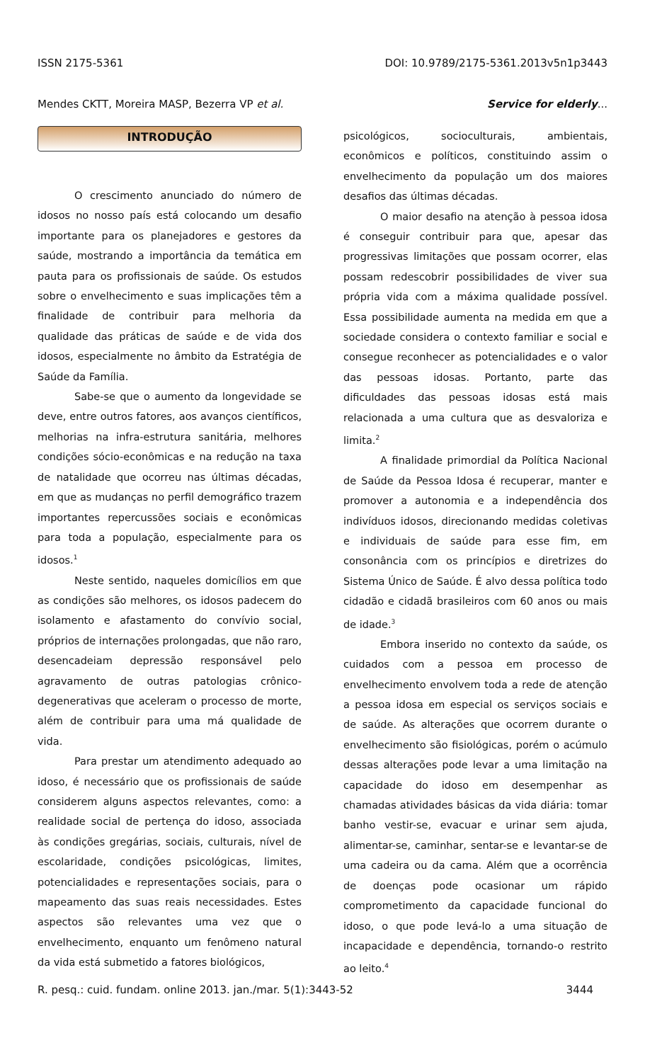ISSN 2175-5361 DOI: 10.9789/2175-5361.2013v5n1p3443
Mendes CKTT, Moreira MASP, Bezerra VP et al. Service for elderly...
INTRODUÇÃO
O crescimento anunciado do número de idosos no nosso país está colocando um desafio importante para os planejadores e gestores da saúde, mostrando a importância da temática em pauta para os profissionais de saúde. Os estudos sobre o envelhecimento e suas implicações têm a finalidade de contribuir para melhoria da qualidade das práticas de saúde e de vida dos idosos, especialmente no âmbito da Estratégia de Saúde da Família.
Sabe-se que o aumento da longevidade se deve, entre outros fatores, aos avanços científicos, melhorias na infra-estrutura sanitária, melhores condições sócio-econômicas e na redução na taxa de natalidade que ocorreu nas últimas décadas, em que as mudanças no perfil demográfico trazem importantes repercussões sociais e econômicas para toda a população, especialmente para os idosos.<sup>1</sup>
Neste sentido, naqueles domicílios em que as condições são melhores, os idosos padecem do isolamento e afastamento do convívio social, próprios de internações prolongadas, que não raro, desencadeiam depressão responsável pelo agravamento de outras patologias crônico-degenerativas que aceleram o processo de morte, além de contribuir para uma má qualidade de vida.
Para prestar um atendimento adequado ao idoso, é necessário que os profissionais de saúde considerem alguns aspectos relevantes, como: a realidade social de pertença do idoso, associada às condições gregárias, sociais, culturais, nível de escolaridade, condições psicológicas, limites, potencialidades e representações sociais, para o mapeamento das suas reais necessidades. Estes aspectos são relevantes uma vez que o envelhecimento, enquanto um fenômeno natural da vida está submetido a fatores biológicos,
psicológicos, socioculturais, ambientais, econômicos e políticos, constituindo assim o envelhecimento da população um dos maiores desafios das últimas décadas.
O maior desafio na atenção à pessoa idosa é conseguir contribuir para que, apesar das progressivas limitações que possam ocorrer, elas possam redescobrir possibilidades de viver sua própria vida com a máxima qualidade possível. Essa possibilidade aumenta na medida em que a sociedade considera o contexto familiar e social e consegue reconhecer as potencialidades e o valor das pessoas idosas. Portanto, parte das dificuldades das pessoas idosas está mais relacionada a uma cultura que as desvaloriza e limita.<sup>2</sup>
A finalidade primordial da Política Nacional de Saúde da Pessoa Idosa é recuperar, manter e promover a autonomia e a independência dos indivíduos idosos, direcionando medidas coletivas e individuais de saúde para esse fim, em consonância com os princípios e diretrizes do Sistema Único de Saúde. É alvo dessa política todo cidadão e cidadã brasileiros com 60 anos ou mais de idade.<sup>3</sup>
Embora inserido no contexto da saúde, os cuidados com a pessoa em processo de envelhecimento envolvem toda a rede de atenção a pessoa idosa em especial os serviços sociais e de saúde. As alterações que ocorrem durante o envelhecimento são fisiológicas, porém o acúmulo dessas alterações pode levar a uma limitação na capacidade do idoso em desempenhar as chamadas atividades básicas da vida diária: tomar banho vestir-se, evacuar e urinar sem ajuda, alimentar-se, caminhar, sentar-se e levantar-se de uma cadeira ou da cama. Além que a ocorrência de doenças pode ocasionar um rápido comprometimento da capacidade funcional do idoso, o que pode levá-lo a uma situação de incapacidade e dependência, tornando-o restrito ao leito.<sup>4</sup>
R. pesq.: cuid. fundam. online 2013. jan./mar. 5(1):3443-52 3444